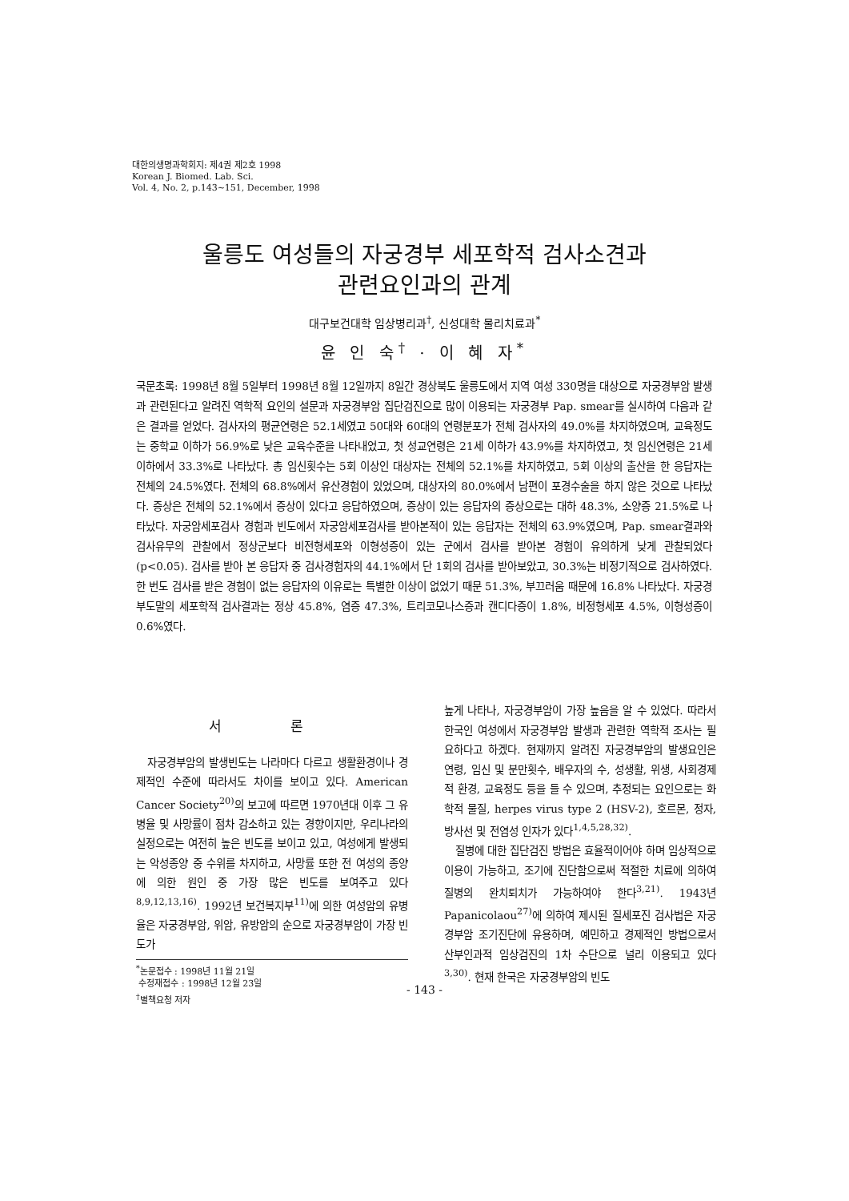대한의생명과학회지: 제4권 제2호 1998
Korean J. Biomed. Lab. Sci.
Vol. 4, No. 2, p.143~151, December, 1998
울릉도 여성들의 자궁경부 세포학적 검사소견과
관련요인과의 관계
대구보건대학 임상병리과<sup>†</sup>, 신성대학 물리치료과<sup>*</sup>
윤 인 숙<sup>†</sup> · 이 혜 자<sup>*</sup>
국문초록: 1998년 8월 5일부터 1998년 8월 12일까지 8일간 경상북도 울릉도에서 지역 여성 330명을 대상으로 자궁경부암 발생과 관련된다고 알려진 역학적 요인의 설문과 자궁경부암 집단검진으로 많이 이용되는 자궁경부 Pap. smear를 실시하여 다음과 같은 결과를 얻었다. 검사자의 평균연령은 52.1세였고 50대와 60대의 연령분포가 전체 검사자의 49.0%를 차지하였으며, 교육정도는 중학교 이하가 56.9%로 낮은 교육수준을 나타내었고, 첫 성교연령은 21세 이하가 43.9%를 차지하였고, 첫 임신연령은 21세 이하에서 33.3%로 나타났다. 총 임신횟수는 5회 이상인 대상자는 전체의 52.1%를 차지하였고, 5회 이상의 출산을 한 응답자는 전체의 24.5%였다. 전체의 68.8%에서 유산경험이 있었으며, 대상자의 80.0%에서 남편이 포경수술을 하지 않은 것으로 나타났다. 증상은 전체의 52.1%에서 증상이 있다고 응답하였으며, 증상이 있는 응답자의 증상으로는 대하 48.3%, 소양증 21.5%로 나타났다. 자궁암세포검사 경험과 빈도에서 자궁암세포검사를 받아본적이 있는 응답자는 전체의 63.9%였으며, Pap. smear결과와 검사유무의 관찰에서 정상군보다 비전형세포와 이형성증이 있는 군에서 검사를 받아본 경험이 유의하게 낮게 관찰되었다 (p<0.05). 검사를 받아 본 응답자 중 검사경험자의 44.1%에서 단 1회의 검사를 받아보았고, 30.3%는 비정기적으로 검사하였다. 한 번도 검사를 받은 경험이 없는 응답자의 이유로는 특별한 이상이 없었기 때문 51.3%, 부끄러움 때문에 16.8% 나타났다. 자궁경부도말의 세포학적 검사결과는 정상 45.8%, 염증 47.3%, 트리코모나스증과 캔디다증이 1.8%, 비정형세포 4.5%, 이형성증이 0.6%였다.
서 론
자궁경부암의 발생빈도는 나라마다 다르고 생활환경이나 경제적인 수준에 따라서도 차이를 보이고 있다. American Cancer Society<sup>20)</sup>의 보고에 따르면 1970년대 이후 그 유병율 및 사망률이 점차 감소하고 있는 경향이지만, 우리나라의 실정으로는 여전히 높은 빈도를 보이고 있고, 여성에게 발생되는 악성종양 중 수위를 차지하고, 사망률 또한 전 여성의 종양에 의한 원인 중 가장 많은 빈도를 보여주고 있다<sup>8,9,12,13,16)</sup>. 1992년 보건복지부<sup>11)</sup>에 의한 여성암의 유병율은 자궁경부암, 위암, 유방암의 순으로 자궁경부암이 가장 빈도가
<sup>*</sup> 논문접수 : 1998년 11월 21일
수정재접수 : 1998년 12월 23일
<sup>†</sup> 별책요청 저자
높게 나타나, 자궁경부암이 가장 높음을 알 수 있었다. 따라서 한국인 여성에서 자궁경부암 발생과 관련한 역학적 조사는 필요하다고 하겠다. 현재까지 알려진 자궁경부암의 발생요인은 연령, 임신 및 분만횟수, 배우자의 수, 성생활, 위생, 사회경제적 환경, 교육정도 등을 들 수 있으며, 추정되는 요인으로는 화학적 물질, herpes virus type 2 (HSV-2), 호르몬, 정자, 방사선 및 전염성 인자가 있다<sup>1,4,5,28,32)</sup>.
질병에 대한 집단검진 방법은 효율적이어야 하며 임상적으로 이용이 가능하고, 조기에 진단함으로써 적절한 치료에 의하여 질병의 완치퇴치가 가능하여야 한다<sup>3,21)</sup>. 1943년 Papanicolaou<sup>27)</sup>에 의하여 제시된 질세포진 검사법은 자궁경부암 조기진단에 유용하며, 예민하고 경제적인 방법으로서 산부인과적 임상검진의 1차 수단으로 널리 이용되고 있다<sup>3,30)</sup>. 현재 한국은 자궁경부암의 빈도
- 143 -